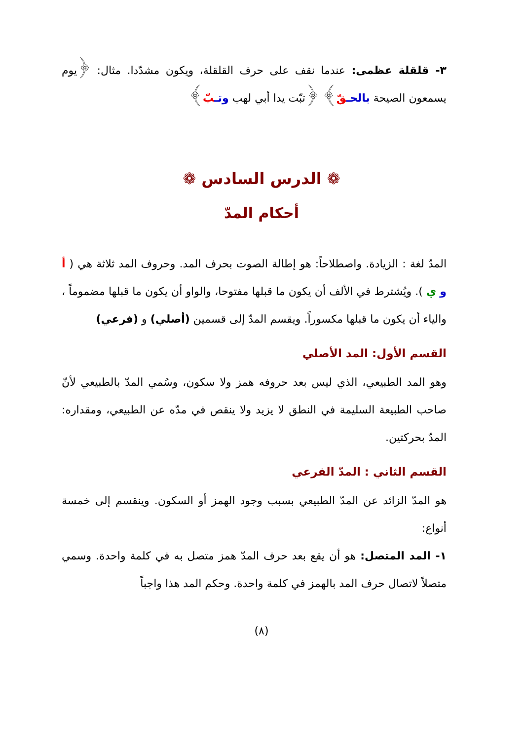٣- قلقلة عظمى: عندما نقف على حرف القلقلة، ويكون مشدّدا. مثال: ﴿يوم يسمعون الصيحة بالحـ قّ﴾ ﴿تبّت يدا أبي لهب وتـ بّ﴾
❁ الدرس السادس ❁
أحكام المدّ
المدّ لغة : الزيادة. واصطلاحاً: هو إطالة الصوت بحرف المد. وحروف المد ثلاثة هي ( أ و ي ). ويُشترط في الألف أن يكون ما قبلها مفتوحا، والواو أن يكون ما قبلها مضموماً ، والياء أن يكون ما قبلها مكسوراً. ويقسم المدّ إلى قسمين (أصلي) و (فرعي)
القسم الأول: المد الأصلي
وهو المد الطبيعي، الذي ليس بعد حروفه همز ولا سكون، وسُمي المدّ بالطبيعي لأنّ صاحب الطبيعة السليمة في النطق لا يزيد ولا ينقص في مدّه عن الطبيعي، ومقداره: المدّ بحركتين.
القسم الثاني : المدّ الفرعي
هو المدّ الزائد عن المدّ الطبيعي بسبب وجود الهمز أو السكون. وينقسم إلى خمسة أنواع:
١- المد المتصل: هو أن يقع بعد حرف المدّ همز متصل به في كلمة واحدة. وسمي متصلاً لاتصال حرف المد بالهمز في كلمة واحدة. وحكم المد هذا واجباً
(٨)